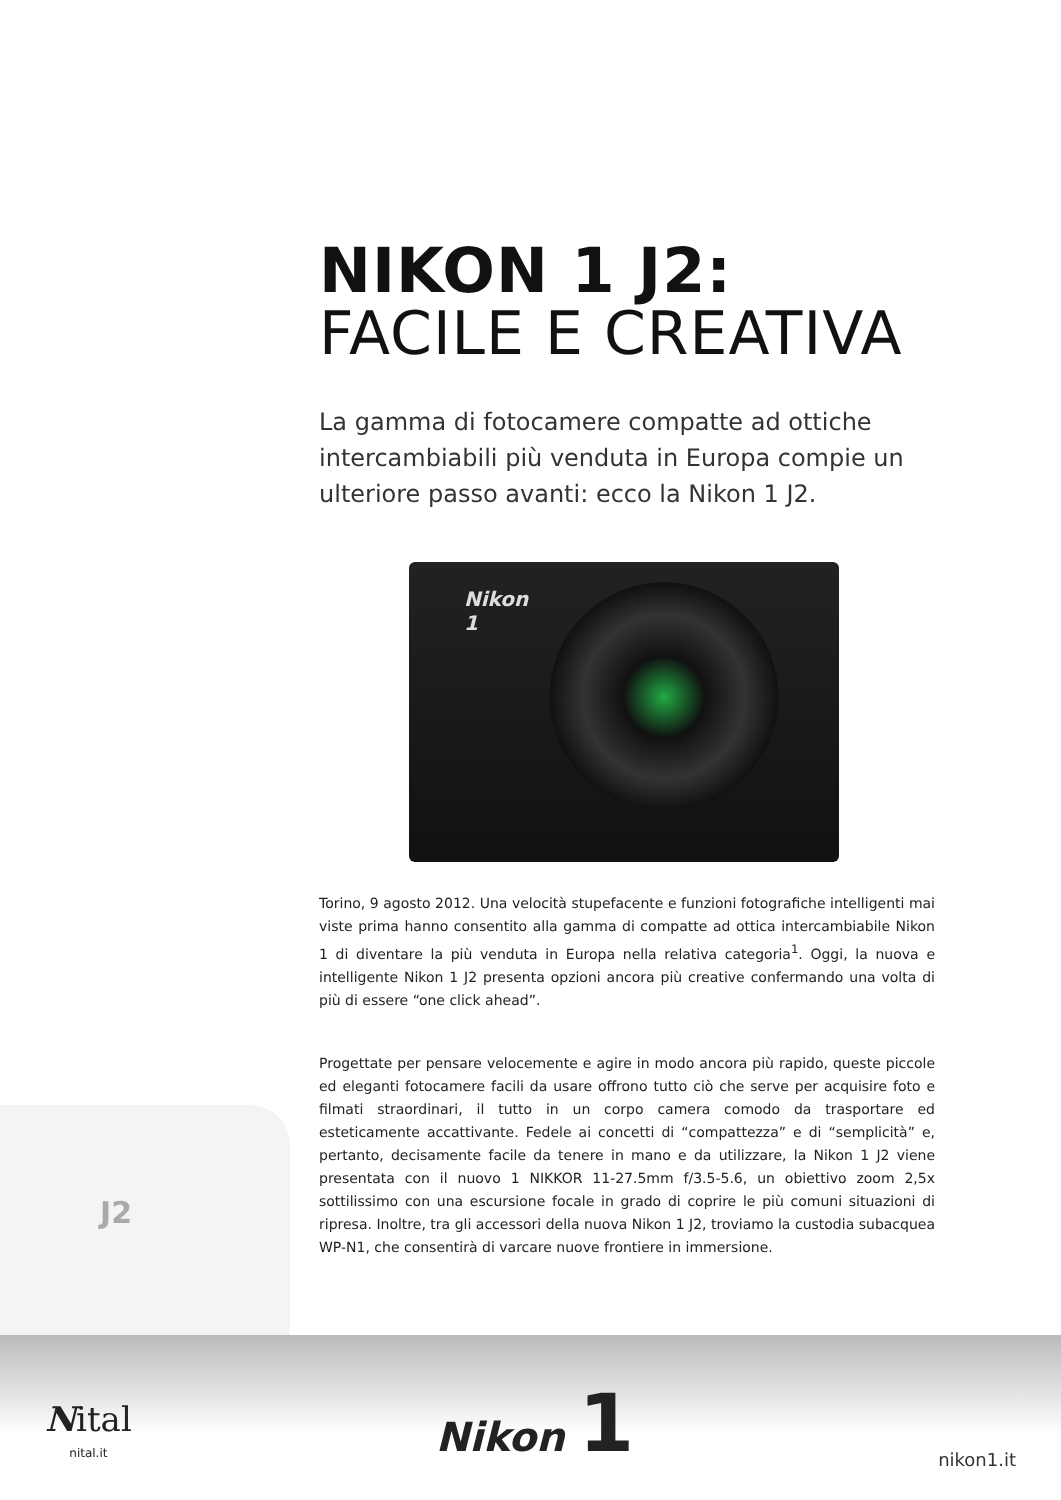NIKON 1 J2:
FACILE E CREATIVA
La gamma di fotocamere compatte ad ottiche intercambiabili più venduta in Europa compie un ulteriore passo avanti: ecco la Nikon 1 J2.
Nikon
1
Torino, 9 agosto 2012. Una velocità stupefacente e funzioni fotografiche intelligenti mai viste prima hanno consentito alla gamma di compatte ad ottica intercambiabile Nikon 1 di diventare la più venduta in Europa nella relativa categoria<sup>1</sup>. Oggi, la nuova e intelligente Nikon 1 J2 presenta opzioni ancora più creative confermando una volta di più di essere “one click ahead”.
Progettate per pensare velocemente e agire in modo ancora più rapido, queste piccole ed eleganti fotocamere facili da usare offrono tutto ciò che serve per acquisire foto e filmati straordinari, il tutto in un corpo camera comodo da trasportare ed esteticamente accattivante. Fedele ai concetti di “compattezza” e di “semplicità” e, pertanto, decisamente facile da tenere in mano e da utilizzare, la Nikon 1 J2 viene presentata con il nuovo 1 NIKKOR 11-27.5mm f/3.5-5.6, un obiettivo zoom 2,5x sottilissimo con una escursione focale in grado di coprire le più comuni situazioni di ripresa. Inoltre, tra gli accessori della nuova Nikon 1 J2, troviamo la custodia subacquea WP-N1, che consentirà di varcare nuove frontiere in immersione.
J2
Nital
nital.it
Nikon 1
nikon1.it